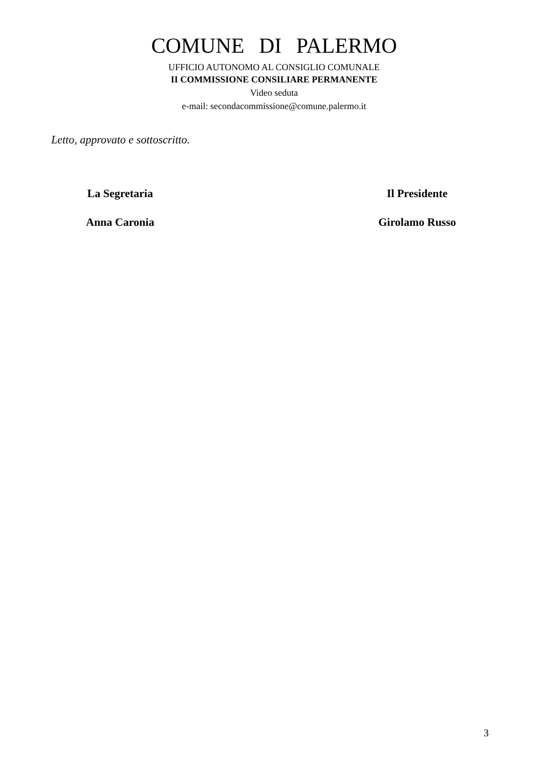COMUNE DI PALERMO
UFFICIO AUTONOMO AL CONSIGLIO COMUNALE
II COMMISSIONE CONSILIARE PERMANENTE
Video seduta
e-mail: secondacommissione@comune.palermo.it
Letto, approvato e sottoscritto.
La Segretaria
Anna Caronia
Il Presidente
Girolamo Russo
3